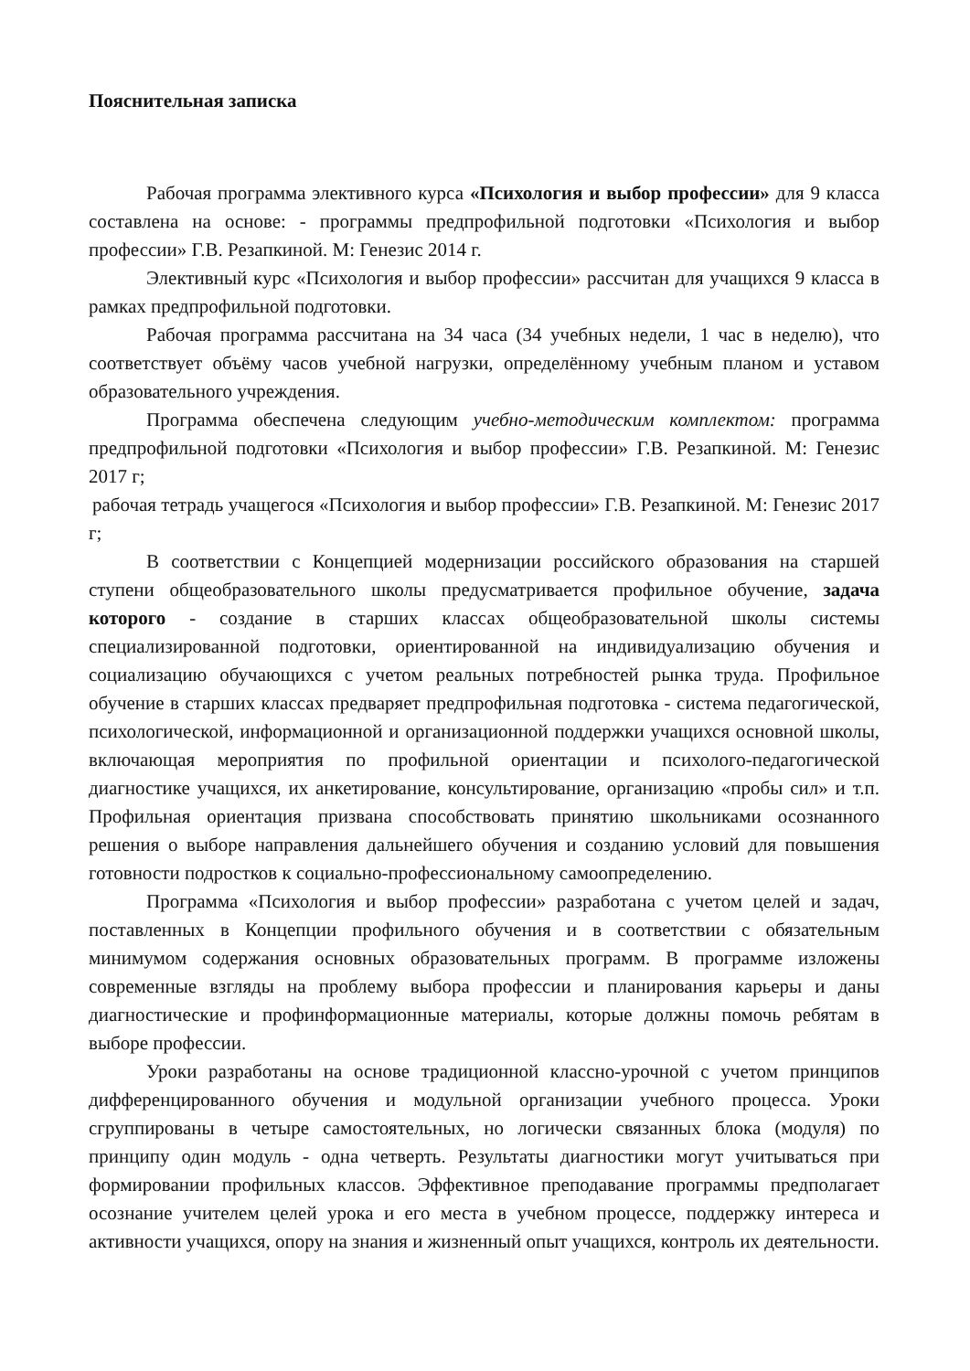Пояснительная записка
Рабочая программа элективного курса «Психология и выбор профессии» для 9 класса составлена на основе: - программы предпрофильной подготовки «Психология и выбор профессии» Г.В. Резапкиной. М: Генезис 2014 г.
Элективный курс «Психология и выбор профессии» рассчитан для учащихся 9 класса в рамках предпрофильной подготовки.
Рабочая программа рассчитана на 34 часа (34 учебных недели, 1 час в неделю), что соответствует объёму часов учебной нагрузки, определённому учебным планом и уставом образовательного учреждения.
Программа обеспечена следующим учебно-методическим комплектом: программа предпрофильной подготовки «Психология и выбор профессии» Г.В. Резапкиной. М: Генезис 2017 г;
рабочая тетрадь учащегося «Психология и выбор профессии» Г.В. Резапкиной. М: Генезис 2017 г;
В соответствии с Концепцией модернизации российского образования на старшей ступени общеобразовательного школы предусматривается профильное обучение, задача которого - создание в старших классах общеобразовательной школы системы специализированной подготовки, ориентированной на индивидуализацию обучения и социализацию обучающихся с учетом реальных потребностей рынка труда. Профильное обучение в старших классах предваряет предпрофильная подготовка - система педагогической, психологической, информационной и организационной поддержки учащихся основной школы, включающая мероприятия по профильной ориентации и психолого-педагогической диагностике учащихся, их анкетирование, консультирование, организацию «пробы сил» и т.п. Профильная ориентация призвана способствовать принятию школьниками осознанного решения о выборе направления дальнейшего обучения и созданию условий для повышения готовности подростков к социально-профессиональному самоопределению.
Программа «Психология и выбор профессии» разработана с учетом целей и задач, поставленных в Концепции профильного обучения и в соответствии с обязательным минимумом содержания основных образовательных программ. В программе изложены современные взгляды на проблему выбора профессии и планирования карьеры и даны диагностические и профинформационные материалы, которые должны помочь ребятам в выборе профессии.
Уроки разработаны на основе традиционной классно-урочной с учетом принципов дифференцированного обучения и модульной организации учебного процесса. Уроки сгруппированы в четыре самостоятельных, но логически связанных блока (модуля) по принципу один модуль - одна четверть. Результаты диагностики могут учитываться при формировании профильных классов. Эффективное преподавание программы предполагает осознание учителем целей урока и его места в учебном процессе, поддержку интереса и активности учащихся, опору на знания и жизненный опыт учащихся, контроль их деятельности.